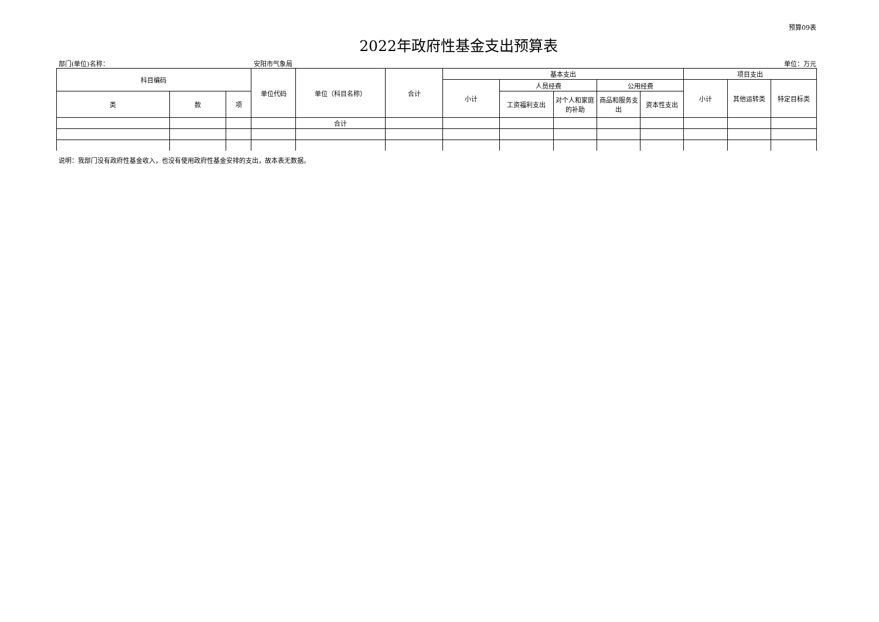预算09表
2022年政府性基金支出预算表
部门(单位)名称： 安阳市气象局 单位：万元
| 科目编码 | | | 单位代码 | 单位（科目名称） | 合计 | 基本支出 | | | | | 项目支出 | | |
| --- | --- | --- | --- | --- | --- | --- | --- | --- | --- | --- | --- | --- | --- |
| | | | | | | 小计 | 人员经费 | | 公用经费 | | 小计 | 其他运转类 | 特定目标类 |
| 类 | 款 | 项 | | | | | 工资福利支出 | 对个人和家庭的补助 | 商品和服务支出 | 资本性支出 | | | |
| | | | | 合计 | | | | | | | | | |
说明：我部门没有政府性基金收入，也没有使用政府性基金安排的支出，故本表无数据。